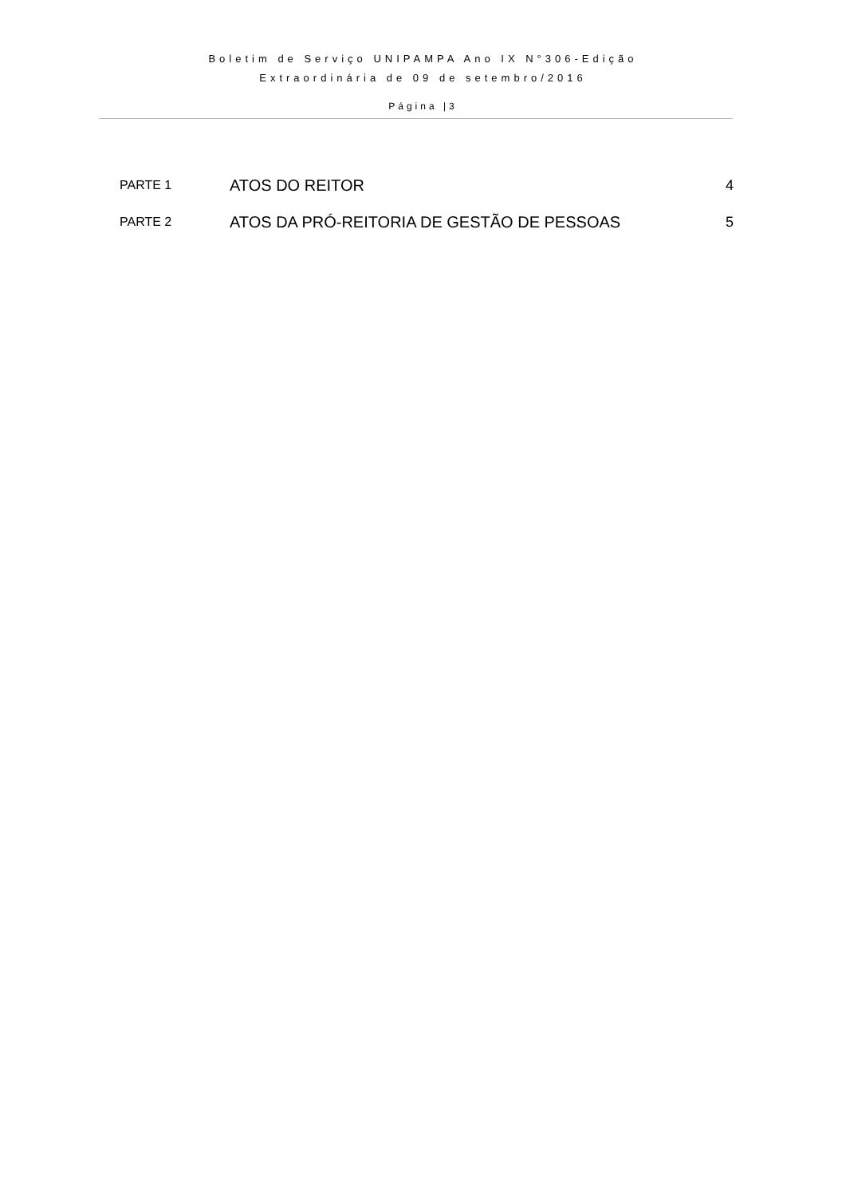Boletim de Serviço UNIPAMPA Ano IX N°306-Edição
Extraordinária de 09 de setembro/2016
Página |3
| PARTE 1 | ATOS DO REITOR | 4 |
| PARTE 2 | ATOS DA PRÓ-REITORIA DE GESTÃO DE PESSOAS | 5 |